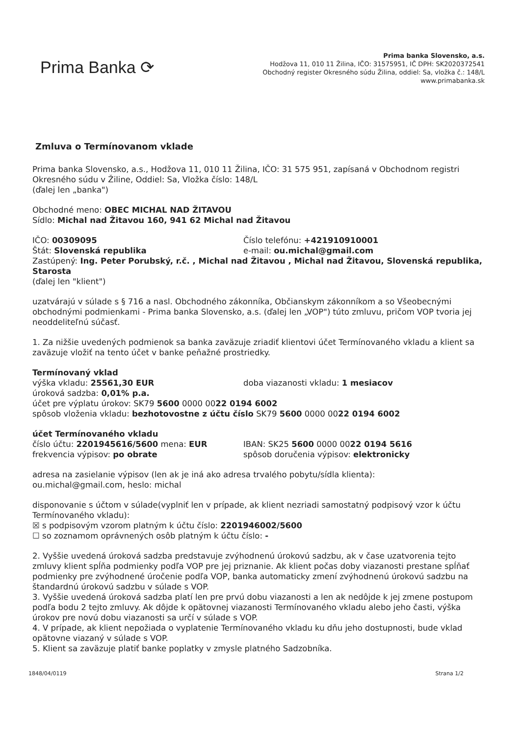Prima Banka ⟳
Prima banka Slovensko, a.s.
Hodžova 11, 010 11 Žilina, IČO: 31575951, IČ DPH: SK2020372541
Obchodný register Okresného súdu Žilina, oddiel: Sa, vložka č.: 148/L
www.primabanka.sk
Zmluva o Termínovanom vklade
Prima banka Slovensko, a.s., Hodžova 11, 010 11 Žilina, IČO: 31 575 951, zapísaná v Obchodnom registri Okresného súdu v Žiline, Oddiel: Sa, Vložka číslo: 148/L
(ďalej len „banka")
Obchodné meno: OBEC MICHAL NAD ŽITAVOU
Sídlo: Michal nad Žitavou 160, 941 62 Michal nad Žitavou
IČO: 00309095
Štát: Slovenská republika
Číslo telefónu: +421910910001
e-mail: ou.michal@gmail.com
Zastúpený: Ing. Peter Porubský, r.č. , Michal nad Žitavou , Michal nad Žitavou, Slovenská republika, Starosta
(ďalej len "klient")
uzatvárajú v súlade s § 716 a nasl. Obchodného zákonníka, Občianskym zákonníkom a so Všeobecnými obchodnými podmienkami - Prima banka Slovensko, a.s. (ďalej len „VOP") túto zmluvu, pričom VOP tvoria jej neoddeliteľnú súčasť.
1. Za nižšie uvedených podmienok sa banka zaväzuje zriadiť klientovi účet Termínovaného vkladu a klient sa zaväzuje vložiť na tento účet v banke peňažné prostriedky.
Termínovaný vklad
výška vkladu: 25561,30 EUR doba viazanosti vkladu: 1 mesiacov
úroková sadzba: 0,01% p.a.
účet pre výplatu úrokov: SK79 5600 0000 0022 0194 6002
spôsob vloženia vkladu: bezhotovostne z účtu číslo SK79 5600 0000 0022 0194 6002
účet Termínovaného vkladu
číslo účtu: 2201945616/5600 mena: EUR
frekvencia výpisov: po obrate
IBAN: SK25 5600 0000 0022 0194 5616
spôsob doručenia výpisov: elektronicky
adresa na zasielanie výpisov (len ak je iná ako adresa trvalého pobytu/sídla klienta):
ou.michal@gmail.com, heslo: michal
disponovanie s účtom v súlade(vyplniť len v prípade, ak klient nezriadi samostatný podpisový vzor k účtu Termínovaného vkladu):
☒ s podpisovým vzorom platným k účtu číslo: 2201946002/5600
☐ so zoznamom oprávnených osôb platným k účtu číslo: -
2. Vyššie uvedená úroková sadzba predstavuje zvýhodnenú úrokovú sadzbu, ak v čase uzatvorenia tejto zmluvy klient spĺňa podmienky podľa VOP pre jej priznanie. Ak klient počas doby viazanosti prestane spĺňať podmienky pre zvýhodnené úročenie podľa VOP, banka automaticky zmení zvýhodnenú úrokovú sadzbu na štandardnú úrokovú sadzbu v súlade s VOP.
3. Vyššie uvedená úroková sadzba platí len pre prvú dobu viazanosti a len ak nedôjde k jej zmene postupom podľa bodu 2 tejto zmluvy. Ak dôjde k opätovnej viazanosti Termínovaného vkladu alebo jeho časti, výška úrokov pre novú dobu viazanosti sa určí v súlade s VOP.
4. V prípade, ak klient nepožiada o vyplatenie Termínovaného vkladu ku dňu jeho dostupnosti, bude vklad opätovne viazaný v súlade s VOP.
5. Klient sa zaväzuje platiť banke poplatky v zmysle platného Sadzobníka.
1848/04/0119 Strana 1/2